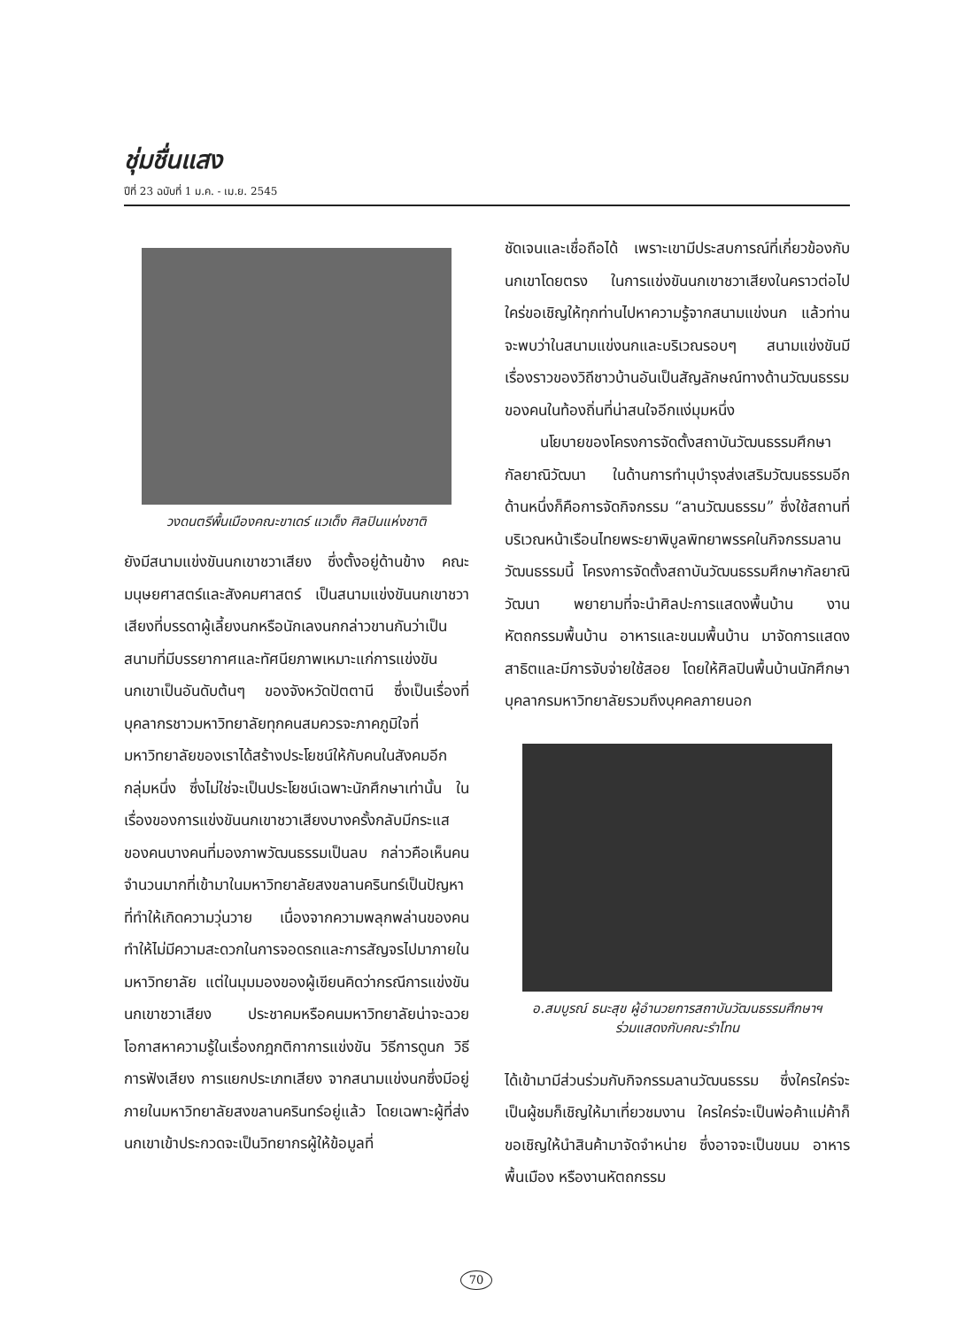ชุ่มชื่นแสง
ปีที่ 23 ฉบับที่ 1 ม.ค. - เม.ย. 2545
วงดนตรีพื้นเมืองคณะขาเดร์ แวเด็ง ศิลปินแห่งชาติ
ยังมีสนามแข่งขันนกเขาชวาเสียง ซึ่งตั้งอยู่ด้านข้าง คณะมนุษยศาสตร์และสังคมศาสตร์ เป็นสนามแข่งขันนกเขาชวาเสียงที่บรรดาผู้เลี้ยงนกหรือนักเลงนกกล่าวขานกันว่าเป็นสนามที่มีบรรยากาศและทัศนียภาพเหมาะแก่การแข่งขันนกเขาเป็นอันดับต้นๆ ของจังหวัดปัตตานี ซึ่งเป็นเรื่องที่บุคลากรชาวมหาวิทยาลัยทุกคนสมควรจะภาคภูมิใจที่มหาวิทยาลัยของเราได้สร้างประโยชน์ให้กับคนในสังคมอีกกลุ่มหนึ่ง ซึ่งไม่ใช่จะเป็นประโยชน์เฉพาะนักศึกษาเท่านั้น ในเรื่องของการแข่งขันนกเขาชวาเสียงบางครั้งกลับมีกระแสของคนบางคนที่มองภาพวัฒนธรรมเป็นลบ กล่าวคือเห็นคนจำนวนมากที่เข้ามาในมหาวิทยาลัยสงขลานครินทร์เป็นปัญหาที่ทำให้เกิดความวุ่นวาย เนื่องจากความพลุกพล่านของคนทำให้ไม่มีความสะดวกในการจอดรถและการสัญจรไปมาภายในมหาวิทยาลัย แต่ในมุมมองของผู้เขียนคิดว่ากรณีการแข่งขันนกเขาชวาเสียง ประชาคมหรือคนมหาวิทยาลัยน่าจะฉวยโอกาสหาความรู้ในเรื่องกฎกติกาการแข่งขัน วิธีการดูนก วิธีการฟังเสียง การแยกประเภทเสียง จากสนามแข่งนกซึ่งมีอยู่ภายในมหาวิทยาลัยสงขลานครินทร์อยู่แล้ว โดยเฉพาะผู้ที่ส่งนกเขาเข้าประกวดจะเป็นวิทยากรผู้ให้ข้อมูลที่
ชัดเจนและเชื่อถือได้ เพราะเขามีประสบการณ์ที่เกี่ยวข้องกับนกเขาโดยตรง ในการแข่งขันนกเขาชวาเสียงในคราวต่อไป ใคร่ขอเชิญให้ทุกท่านไปหาความรู้จากสนามแข่งนก แล้วท่านจะพบว่าในสนามแข่งนกและบริเวณรอบๆ สนามแข่งขันมีเรื่องราวของวิถีชาวบ้านอันเป็นสัญลักษณ์ทางด้านวัฒนธรรมของคนในท้องถิ่นที่น่าสนใจอีกแง่มุมหนึ่ง
นโยบายของโครงการจัดตั้งสถาบันวัฒนธรรมศึกษากัลยาณิวัฒนา ในด้านการทำนุบำรุงส่งเสริมวัฒนธรรมอีกด้านหนึ่งก็คือการจัดกิจกรรม “ลานวัฒนธรรม” ซึ่งใช้สถานที่บริเวณหน้าเรือนไทยพระยาพิบูลพิทยาพรรคในกิจกรรมลานวัฒนธรรมนี้ โครงการจัดตั้งสถาบันวัฒนธรรมศึกษากัลยาณิวัฒนา พยายามที่จะนำศิลปะการแสดงพื้นบ้าน งานหัตถกรรมพื้นบ้าน อาหารและขนมพื้นบ้าน มาจัดการแสดงสาธิตและมีการจับจ่ายใช้สอย โดยให้ศิลปินพื้นบ้านนักศึกษาบุคลากรมหาวิทยาลัยรวมถึงบุคคลภายนอก
อ.สมบูรณ์ ธนะสุข ผู้อำนวยการสถาบันวัฒนธรรมศึกษาฯ
ร่วมแสดงกับคณะรำโทน
ได้เข้ามามีส่วนร่วมกับกิจกรรมลานวัฒนธรรม ซึ่งใครใคร่จะเป็นผู้ชมก็เชิญให้มาเที่ยวชมงาน ใครใคร่จะเป็นพ่อค้าแม่ค้าก็ขอเชิญให้นำสินค้ามาจัดจำหน่าย ซึ่งอาจจะเป็นขนม อาหารพื้นเมือง หรืองานหัตถกรรม
70